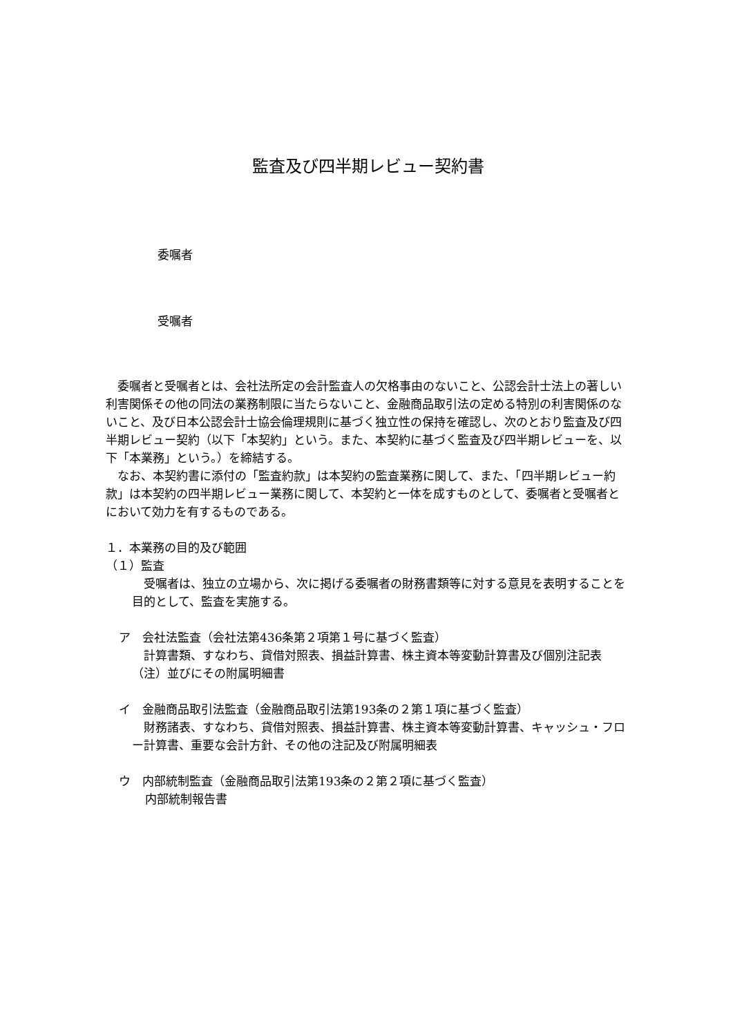監査及び四半期レビュー契約書
委嘱者
受嘱者
委嘱者と受嘱者とは、会社法所定の会計監査人の欠格事由のないこと、公認会計士法上の著しい利害関係その他の同法の業務制限に当たらないこと、金融商品取引法の定める特別の利害関係のないこと、及び日本公認会計士協会倫理規則に基づく独立性の保持を確認し、次のとおり監査及び四半期レビュー契約（以下「本契約」という。また、本契約に基づく監査及び四半期レビューを、以下「本業務」という。）を締結する。
なお、本契約書に添付の「監査約款」は本契約の監査業務に関して、また、「四半期レビュー約款」は本契約の四半期レビュー業務に関して、本契約と一体を成すものとして、委嘱者と受嘱者とにおいて効力を有するものである。
１．本業務の目的及び範囲
（１）監査
受嘱者は、独立の立場から、次に掲げる委嘱者の財務書類等に対する意見を表明することを目的として、監査を実施する。
ア　会社法監査（会社法第436条第２項第１号に基づく監査）
計算書類、すなわち、貸借対照表、損益計算書、株主資本等変動計算書及び個別注記表（注）並びにその附属明細書
イ　金融商品取引法監査（金融商品取引法第193条の２第１項に基づく監査）
財務諸表、すなわち、貸借対照表、損益計算書、株主資本等変動計算書、キャッシュ・フロー計算書、重要な会計方針、その他の注記及び附属明細表
ウ　内部統制監査（金融商品取引法第193条の２第２項に基づく監査）
内部統制報告書